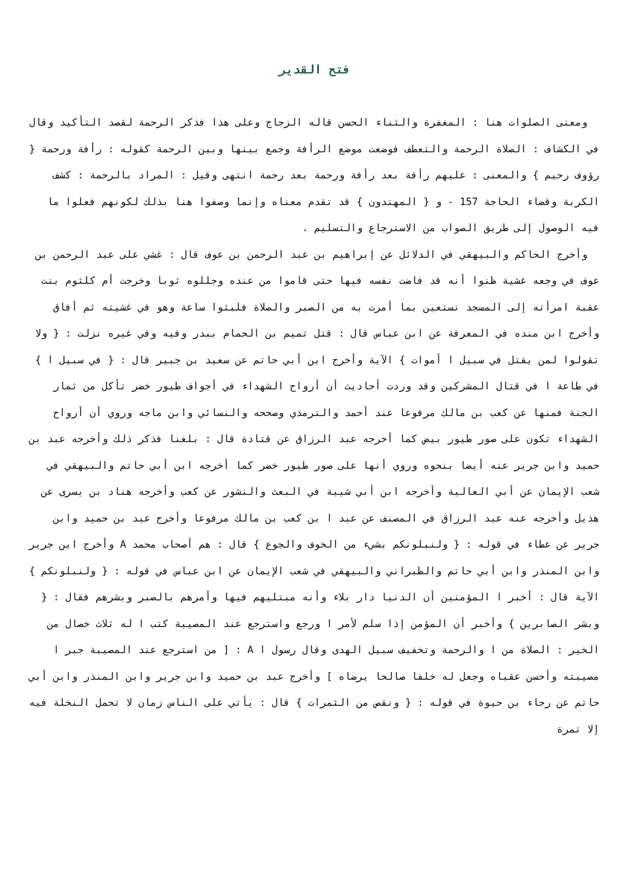فتح القدير
ومعنى الصلوات هنا : المغفرة والثناء الحسن قاله الزجاج وعلى هذا فذكر الرحمة لقصد التأكيد وقال في الكشاف : الصلاة الرحمة والتعطف فوضعت موضع الرأفة وجمع بينها وبين الرحمة كقوله : رأفة ورحمة { رؤوف رحيم } والمعنى : عليهم رأفة بعد رأفة ورحمة بعد رحمة انتهى وقيل : المراد بالرحمة : كشف الكربة وقضاء الحاجة 157 - و { المهتدون } قد تقدم معناه وإنما وصفوا هنا بذلك لكونهم فعلوا ما فيه الوصول إلى طريق الصواب من الاسترجاع والتسليم .
وأخرج الحاكم والبيهقي في الدلائل عن إبراهيم بن عبد الرحمن بن عوف قال : غشي على عبد الرحمن بن عوف في وجعه غشية ظنوا أنه قد فاضت نفسه فيها حتى قاموا من عنده وجللوه ثوبا وخرجت أم كلثوم بنت عقبة امرأته إلى المسجد تستعين بما أمرت به من الصبر والصلاة فلبثوا ساعة وهو في غشيته ثم أفاق وأخرج ابن منده في المعرفة عن ابن عباس قال : قتل تميم بن الحمام ببدر وفيه وفي غيره نزلت : { ولا تقولوا لمن يقتل في سبيل ا أموات } الآية وأخرج ابن أبي حاتم عن سعيد بن جبير قال : { في سبيل ا } في طاعة ا في قتال المشركين وقد وردت أحاديث أن أرواح الشهداء في أجواف طيور خضر تأكل من ثمار الجنة فمنها عن كعب بن مالك مرفوعا عند أحمد والترمذي وصححه والنسائي وابن ماجه وروي أن أرواح الشهداء تكون على صور طيور بيض كما أخرجه عبد الرزاق عن قتادة قال : بلغنا فذكر ذلك وأخرجه عبد بن حميد وابن جرير عنه أيضا بنحوه وروي أنها على صور طيور خضر كما أخرجه ابن أبي حاتم والبيهقي في شعب الإيمان عن أبي العالية وأخرجه ابن أبي شيبة في البعث والنشور عن كعب وأخرجه هناد بن يسرى عن هذيل وأخرجه عنه عبد الرزاق في المصنف عن عبد ا بن كعب بن مالك مرفوعا وأخرج عبد بن حميد وابن جرير عن عطاء في قوله : { ولنبلونكم بشيء من الخوف والجوع } قال : هم أصحاب محمد A وأخرج ابن جرير وابن المنذر وابن أبي حاتم والطبراني والبيهقي في شعب الإيمان عن ابن عباس في قوله : { ولنبلونكم } الآية قال : أخبر ا المؤمنين أن الدنيا دار بلاء وأنه مبتليهم فيها وأمرهم بالصبر وبشرهم فقال : { وبشر الصابرين } وأخبر أن المؤمن إذا سلم لأمر ا ورجع واسترجع عند المصيبة كتب ا له ثلاث خصال من الخير : الصلاة من ا والرحمة وتخفيف سبيل الهدى وقال رسول ا A : [ من استرجع عند المصيبة جبر ا مصيبته وأحسن عقباه وجعل له خلفا صالحا يرضاه ] وأخرج عبد بن حميد وابن جرير وابن المنذر وابن أبي حاتم عن رجاء بن حيوة في قوله : { ونقص من الثمرات } قال : يأتي على الناس زمان لا تحمل النخلة فيه إلا تمرة